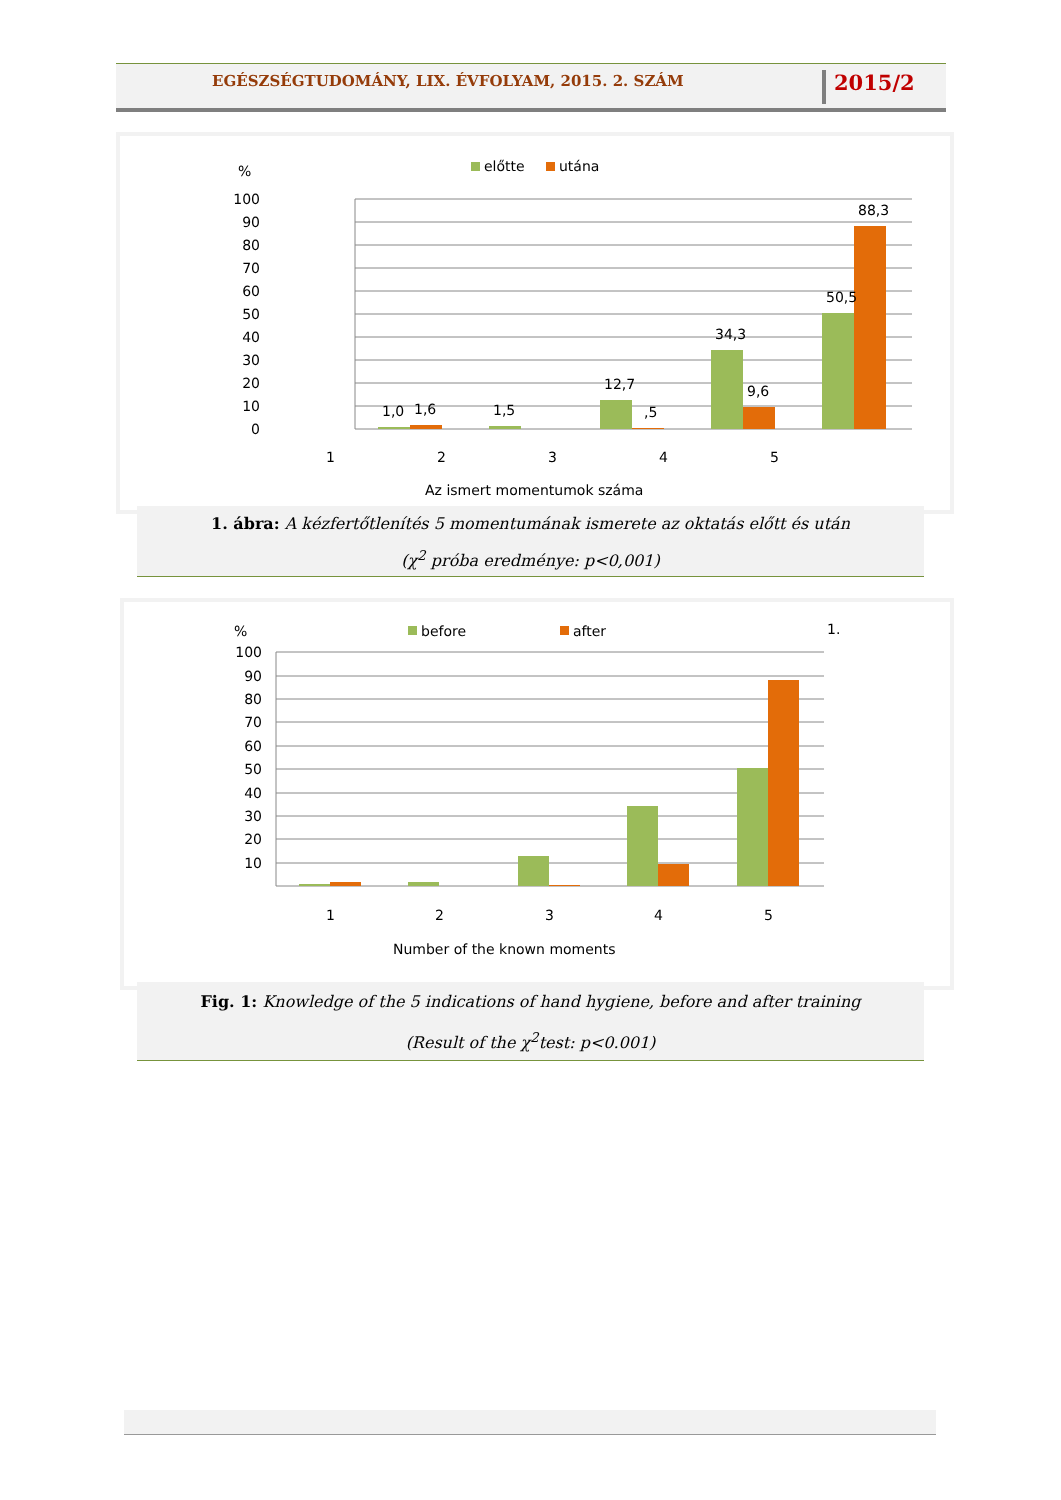EGÉSZSÉGTUDOMÁNY, LIX. ÉVFOLYAM, 2015. 2. SZÁM
2015/2
%
előtte
utána
100
90
80
70
60
50
40
30
20
10
0
1,0
1,6
1,5
12,7
,5
34,3
9,6
50,5
88,3
1
2
3
4
5
Az ismert momentumok száma
1. ábra: A kézfertőtlenítés 5 momentumának ismerete az oktatás előtt és után
(χ<sup>2</sup> próba eredménye: p<0,001)
%
before
after
1.
100
90
80
70
60
50
40
30
20
10
1
2
3
4
5
Number of the known moments
Fig. 1: Knowledge of the 5 indications of hand hygiene, before and after training
(Result of the χ<sup>2</sup>test: p<0.001)